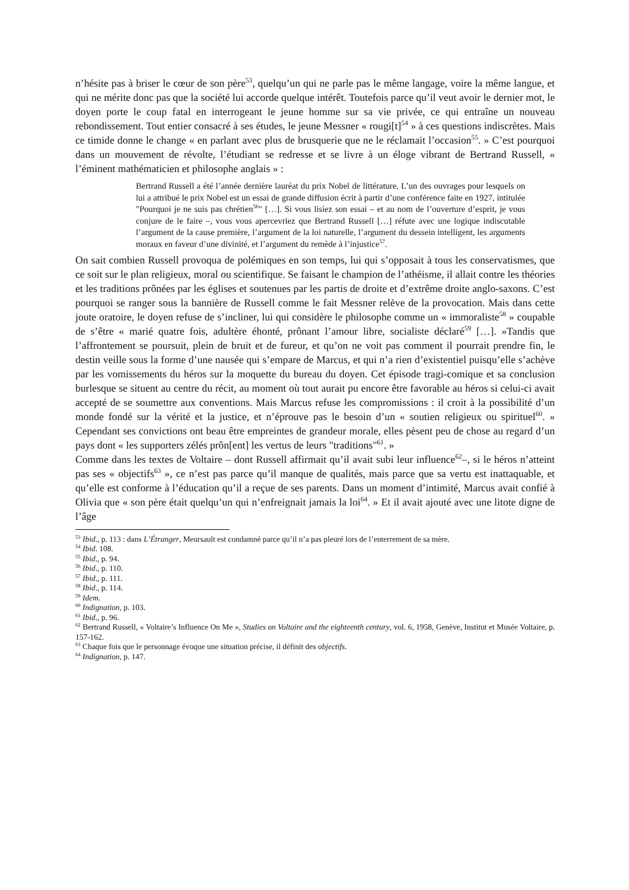n’hésite pas à briser le cœur de son père<sup>53</sup>, quelqu’un qui ne parle pas le même langage, voire la même langue, et qui ne mérite donc pas que la société lui accorde quelque intérêt. Toutefois parce qu’il veut avoir le dernier mot, le doyen porte le coup fatal en interrogeant le jeune homme sur sa vie privée, ce qui entraîne un nouveau rebondissement. Tout entier consacré à ses études, le jeune Messner « rougi[t]<sup>54</sup> » à ces questions indiscrètes. Mais ce timide donne le change « en parlant avec plus de brusquerie que ne le réclamait l’occasion<sup>55</sup>. » C’est pourquoi dans un mouvement de révolte, l’étudiant se redresse et se livre à un éloge vibrant de Bertrand Russell, « l’éminent mathématicien et philosophe anglais » :
Bertrand Russell a été l’année dernière lauréat du prix Nobel de littérature. L’un des ouvrages pour lesquels on lui a attribué le prix Nobel est un essai de grande diffusion écrit à partir d’une conférence faite en 1927, intitulée "Pourquoi je ne suis pas chrétien<sup>56</sup>" […]. Si vous lisiez son essai – et au nom de l’ouverture d’esprit, je vous conjure de le faire –, vous vous apercevriez que Bertrand Russell […] réfute avec une logique indiscutable l’argument de la cause première, l’argument de la loi naturelle, l’argument du dessein intelligent, les arguments moraux en faveur d’une divinité, et l’argument du remède à l’injustice<sup>57</sup>.
On sait combien Russell provoqua de polémiques en son temps, lui qui s’opposait à tous les conservatismes, que ce soit sur le plan religieux, moral ou scientifique. Se faisant le champion de l’athéisme, il allait contre les théories et les traditions prônées par les églises et soutenues par les partis de droite et d’extrême droite anglo-saxons. C’est pourquoi se ranger sous la bannière de Russell comme le fait Messner relève de la provocation. Mais dans cette joute oratoire, le doyen refuse de s’incliner, lui qui considère le philosophe comme un « immoraliste<sup>58</sup> » coupable de s’être « marié quatre fois, adultère éhonté, prônant l’amour libre, socialiste déclaré<sup>59</sup> […]. »Tandis que l’affrontement se poursuit, plein de bruit et de fureur, et qu’on ne voit pas comment il pourrait prendre fin, le destin veille sous la forme d’une nausée qui s’empare de Marcus, et qui n’a rien d’existentiel puisqu’elle s’achève par les vomissements du héros sur la moquette du bureau du doyen. Cet épisode tragi-comique et sa conclusion burlesque se situent au centre du récit, au moment où tout aurait pu encore être favorable au héros si celui-ci avait accepté de se soumettre aux conventions. Mais Marcus refuse les compromissions : il croit à la possibilité d’un monde fondé sur la vérité et la justice, et n’éprouve pas le besoin d’un « soutien religieux ou spirituel<sup>60</sup>. » Cependant ses convictions ont beau être empreintes de grandeur morale, elles pèsent peu de chose au regard d’un pays dont « les supporters zélés prôn[ent] les vertus de leurs "traditions"<sup>61</sup>. »
Comme dans les textes de Voltaire – dont Russell affirmait qu’il avait subi leur influence<sup>62</sup>–, si le héros n’atteint pas ses « objectifs<sup>63</sup> », ce n’est pas parce qu’il manque de qualités, mais parce que sa vertu est inattaquable, et qu’elle est conforme à l’éducation qu’il a reçue de ses parents. Dans un moment d’intimité, Marcus avait confié à Olivia que « son père était quelqu’un qui n’enfreignait jamais la loi<sup>64</sup>. » Et il avait ajouté avec une litote digne de l’âge
<sup>53</sup> Ibid., p. 113 : dans L’Étranger, Meursault est condamné parce qu’il n’a pas pleuré lors de l’enterrement de sa mère.
<sup>54</sup> Ibid. 108.
<sup>55</sup> Ibid., p. 94.
<sup>56</sup> Ibid., p. 110.
<sup>57</sup> Ibid., p. 111.
<sup>58</sup> Ibid., p. 114.
<sup>59</sup> Idem.
<sup>60</sup> Indignation, p. 103.
<sup>61</sup> Ibid., p. 96.
<sup>62</sup> Bertrand Russell, « Voltaire’s Influence On Me », Studies on Voltaire and the eighteenth century, vol. 6, 1958, Genève, Institut et Musée Voltaire, p. 157-162.
<sup>63</sup> Chaque fois que le personnage évoque une situation précise, il définit des objectifs.
<sup>64</sup> Indignation, p. 147.